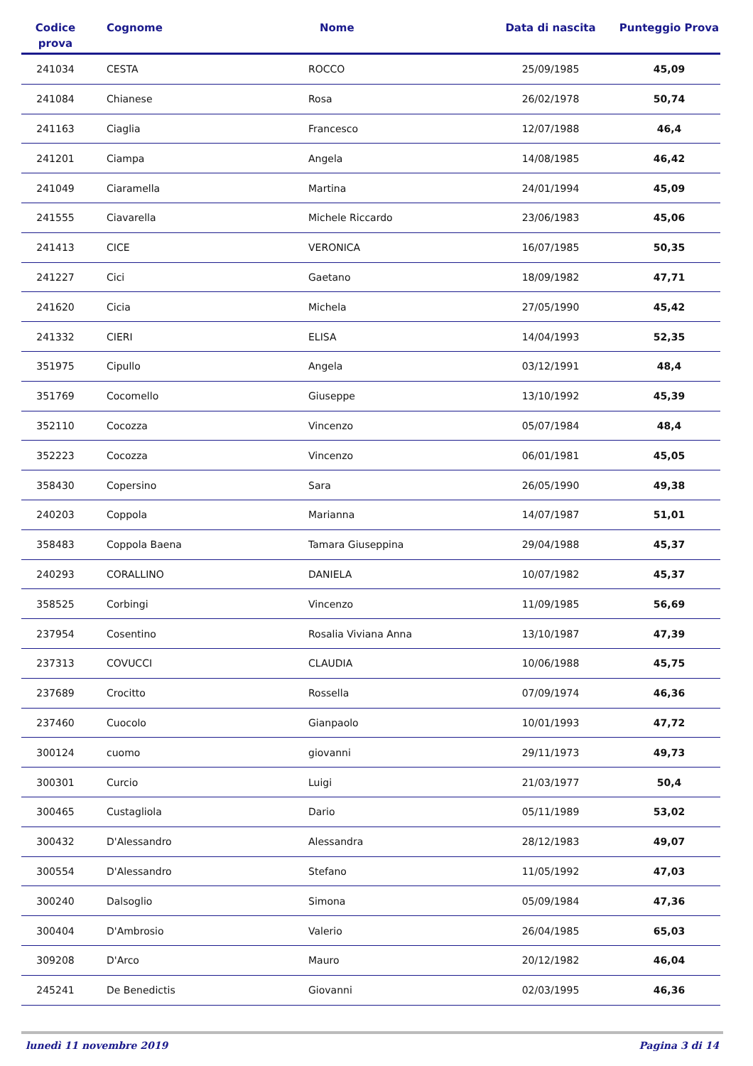| Codice prova | Cognome | Nome | Data di nascita | Punteggio Prova |
| --- | --- | --- | --- | --- |
| 241034 | CESTA | ROCCO | 25/09/1985 | 45,09 |
| 241084 | Chianese | Rosa | 26/02/1978 | 50,74 |
| 241163 | Ciaglia | Francesco | 12/07/1988 | 46,4 |
| 241201 | Ciampa | Angela | 14/08/1985 | 46,42 |
| 241049 | Ciaramella | Martina | 24/01/1994 | 45,09 |
| 241555 | Ciavarella | Michele Riccardo | 23/06/1983 | 45,06 |
| 241413 | CICE | VERONICA | 16/07/1985 | 50,35 |
| 241227 | Cici | Gaetano | 18/09/1982 | 47,71 |
| 241620 | Cicia | Michela | 27/05/1990 | 45,42 |
| 241332 | CIERI | ELISA | 14/04/1993 | 52,35 |
| 351975 | Cipullo | Angela | 03/12/1991 | 48,4 |
| 351769 | Cocomello | Giuseppe | 13/10/1992 | 45,39 |
| 352110 | Cocozza | Vincenzo | 05/07/1984 | 48,4 |
| 352223 | Cocozza | Vincenzo | 06/01/1981 | 45,05 |
| 358430 | Copersino | Sara | 26/05/1990 | 49,38 |
| 240203 | Coppola | Marianna | 14/07/1987 | 51,01 |
| 358483 | Coppola Baena | Tamara Giuseppina | 29/04/1988 | 45,37 |
| 240293 | CORALLINO | DANIELA | 10/07/1982 | 45,37 |
| 358525 | Corbingi | Vincenzo | 11/09/1985 | 56,69 |
| 237954 | Cosentino | Rosalia Viviana Anna | 13/10/1987 | 47,39 |
| 237313 | COVUCCI | CLAUDIA | 10/06/1988 | 45,75 |
| 237689 | Crocitto | Rossella | 07/09/1974 | 46,36 |
| 237460 | Cuocolo | Gianpaolo | 10/01/1993 | 47,72 |
| 300124 | cuomo | giovanni | 29/11/1973 | 49,73 |
| 300301 | Curcio | Luigi | 21/03/1977 | 50,4 |
| 300465 | Custagliola | Dario | 05/11/1989 | 53,02 |
| 300432 | D'Alessandro | Alessandra | 28/12/1983 | 49,07 |
| 300554 | D'Alessandro | Stefano | 11/05/1992 | 47,03 |
| 300240 | Dalsoglio | Simona | 05/09/1984 | 47,36 |
| 300404 | D'Ambrosio | Valerio | 26/04/1985 | 65,03 |
| 309208 | D'Arco | Mauro | 20/12/1982 | 46,04 |
| 245241 | De Benedictis | Giovanni | 02/03/1995 | 46,36 |
lunedì 11 novembre 2019 Pagina 3 di 14